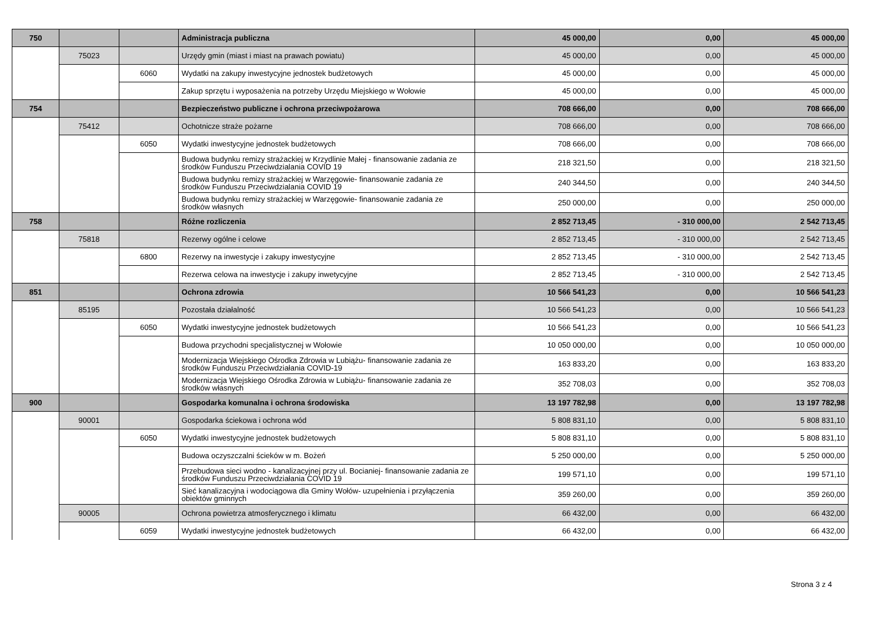| 750 | | | Administracja publiczna | 45 000,00 | 0,00 | 45 000,00 |
| | 75023 | | Urzędy gmin (miast i miast na prawach powiatu) | 45 000,00 | 0,00 | 45 000,00 |
| | | 6060 | Wydatki na zakupy inwestycyjne jednostek budżetowych | 45 000,00 | 0,00 | 45 000,00 |
| | | | Zakup sprzętu i wyposażenia na potrzeby Urzędu Miejskiego w Wołowie | 45 000,00 | 0,00 | 45 000,00 |
| 754 | | | Bezpieczeństwo publiczne i ochrona przeciwpożarowa | 708 666,00 | 0,00 | 708 666,00 |
| | 75412 | | Ochotnicze straże pożarne | 708 666,00 | 0,00 | 708 666,00 |
| | | 6050 | Wydatki inwestycyjne jednostek budżetowych | 708 666,00 | 0,00 | 708 666,00 |
| | | | Budowa budynku remizy strażackiej w Krzydlinie Małej - finansowanie zadania ze środków Funduszu Przeciwdzialania COVID 19 | 218 321,50 | 0,00 | 218 321,50 |
| | | | Budowa budynku remizy strażackiej w Warzęgowie- finansowanie zadania ze środków Funduszu Przeciwdzialania COVID 19 | 240 344,50 | 0,00 | 240 344,50 |
| | | | Budowa budynku remizy strażackiej w Warzęgowie- finansowanie zadania ze środków własnych | 250 000,00 | 0,00 | 250 000,00 |
| 758 | | | Różne rozliczenia | 2 852 713,45 | - 310 000,00 | 2 542 713,45 |
| | 75818 | | Rezerwy ogólne i celowe | 2 852 713,45 | - 310 000,00 | 2 542 713,45 |
| | | 6800 | Rezerwy na inwestycje i zakupy inwestycyjne | 2 852 713,45 | - 310 000,00 | 2 542 713,45 |
| | | | Rezerwa celowa na inwestycje i zakupy inwetycyjne | 2 852 713,45 | - 310 000,00 | 2 542 713,45 |
| 851 | | | Ochrona zdrowia | 10 566 541,23 | 0,00 | 10 566 541,23 |
| | 85195 | | Pozostała działalność | 10 566 541,23 | 0,00 | 10 566 541,23 |
| | | 6050 | Wydatki inwestycyjne jednostek budżetowych | 10 566 541,23 | 0,00 | 10 566 541,23 |
| | | | Budowa przychodni specjalistycznej w Wołowie | 10 050 000,00 | 0,00 | 10 050 000,00 |
| | | | Modernizacja Wiejskiego Ośrodka Zdrowia w Lubiążu- finansowanie zadania ze środków Funduszu Przeciwdziałania COVID-19 | 163 833,20 | 0,00 | 163 833,20 |
| | | | Modernizacja Wiejskiego Ośrodka Zdrowia w Lubiążu- finansowanie zadania ze środków własnych | 352 708,03 | 0,00 | 352 708,03 |
| 900 | | | Gospodarka komunalna i ochrona środowiska | 13 197 782,98 | 0,00 | 13 197 782,98 |
| | 90001 | | Gospodarka ściekowa i ochrona wód | 5 808 831,10 | 0,00 | 5 808 831,10 |
| | | 6050 | Wydatki inwestycyjne jednostek budżetowych | 5 808 831,10 | 0,00 | 5 808 831,10 |
| | | | Budowa oczyszczalni ścieków w m. Bożeń | 5 250 000,00 | 0,00 | 5 250 000,00 |
| | | | Przebudowa sieci wodno - kanalizacyjnej przy ul. Bocianiej- finansowanie zadania ze środków Funduszu Przeciwdziałania COVID 19 | 199 571,10 | 0,00 | 199 571,10 |
| | | | Sieć kanalizacyjna i wodociągowa dla Gminy Wołów- uzupełnienia i przyłączenia obiektów gminnych | 359 260,00 | 0,00 | 359 260,00 |
| | 90005 | | Ochrona powietrza atmosferycznego i klimatu | 66 432,00 | 0,00 | 66 432,00 |
| | | 6059 | Wydatki inwestycyjne jednostek budżetowych | 66 432,00 | 0,00 | 66 432,00 |
Strona 3 z 4